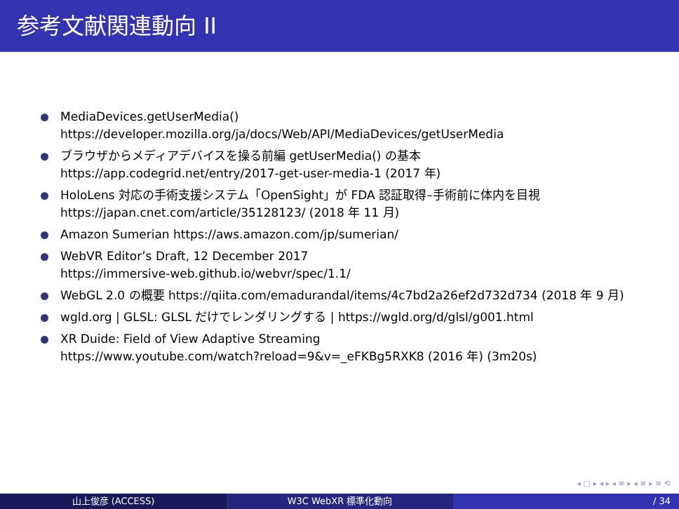参考文献関連動向 II
MediaDevices.getUserMedia()
https://developer.mozilla.org/ja/docs/Web/API/MediaDevices/getUserMedia
ブラウザからメディアデバイスを操る前編 getUserMedia() の基本
https://app.codegrid.net/entry/2017-get-user-media-1 (2017 年)
HoloLens 対応の手術支援システム「OpenSight」が FDA 認証取得–手術前に体内を目視
https://japan.cnet.com/article/35128123/ (2018 年 11 月)
Amazon Sumerian https://aws.amazon.com/jp/sumerian/
WebVR Editor’s Draft, 12 December 2017
https://immersive-web.github.io/webvr/spec/1.1/
WebGL 2.0 の概要 https://qiita.com/emadurandal/items/4c7bd2a26ef2d732d734 (2018 年 9 月)
wgld.org | GLSL: GLSL だけでレンダリングする | https://wgld.org/d/glsl/g001.html
XR Duide: Field of View Adaptive Streaming
https://www.youtube.com/watch?reload=9&v=_eFKBg5RXK8 (2016 年) (3m20s)
◂ □ ▸ ◂ ▸ ◂ ≡ ▸ ◂ ≡ ▸ ≡ ⟲
山上俊彦 (ACCESS) W3C WebXR 標準化動向 / 34